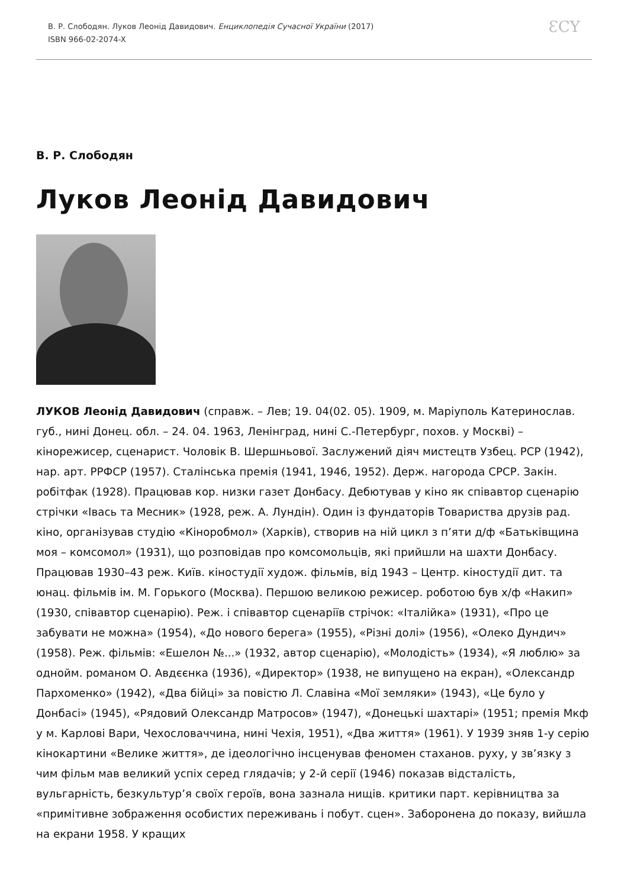В. Р. Слободян. Луков Леонід Давидович. Енциклопедія Сучасної України (2017)
ISBN 966-02-2074-X
ƐCY
В. Р. Слободян
Луков Леонід Давидович
ЛУКОВ Леонід Давидович (справж. – Лев; 19. 04(02. 05). 1909, м. Маріуполь Катеринослав. губ., нині Донец. обл. – 24. 04. 1963, Ленінград, нині С.-Петербург, похов. у Москві) – кінорежисер, сценарист. Чоловік В. Шершньової. Заслужений діяч мистецтв Узбец. РСР (1942), нар. арт. РРФСР (1957). Сталінська премія (1941, 1946, 1952). Держ. нагорода СРСР. Закін. робітфак (1928). Працював кор. низки газет Донбасу. Дебютував у кіно як співавтор сценарію стрічки «Івась та Месник» (1928, реж. А. Лундін). Один із фундаторів Товариства друзів рад. кіно, організував студію «Кінороб­мол» (Харків), створив на ній цикл з п’яти д/ф «Батьківщина моя – комсомол» (1931), що розповідав про комсомольців, які прийшли на шахти Донбасу. Працював 1930–43 реж. Київ. кіностудії худож. фільмів, від 1943 – Центр. кіностудії дит. та юнац. фільмів ім. М. Горького (Москва). Першою великою режисер. роботою був х/ф «Накип» (1930, співавтор сценарію). Реж. і співавтор сценаріїв стрічок: «Італійка» (1931), «Про це забувати не можна» (1954), «До нового берега» (1955), «Різні долі» (1956), «Олеко Дундич» (1958). Реж. фільмів: «Ешелон №...» (1932, автор сценарію), «Молодість» (1934), «Я люблю» за однойм. романом О. Авдєєнка (1936), «Директор» (1938, не випущено на екран), «Олександр Пархоменко» (1942), «Два бійці» за повістю Л. Славіна «Мої земляки» (1943), «Це було у Донбасі» (1945), «Рядовий Олександр Матросов» (1947), «Донецькі шахтарі» (1951; премія Мкф у м. Карлові Вари, Чехословаччина, нині Чехія, 1951), «Два життя» (1961). У 1939 зняв 1-у серію кінокартини «Велике життя», де ідеологічно інсценував феномен стаханов. руху, у зв’язку з чим фільм мав великий успіх серед глядачів; у 2-й серії (1946) показав відсталість, вульгарність, безкультур’я своїх героїв, вона зазнала нищів. критики парт. керівництва за «примітивне зображення особистих переживань і побут. сцен». Заборонена до показу, вийшла на екрани 1958. У кращих